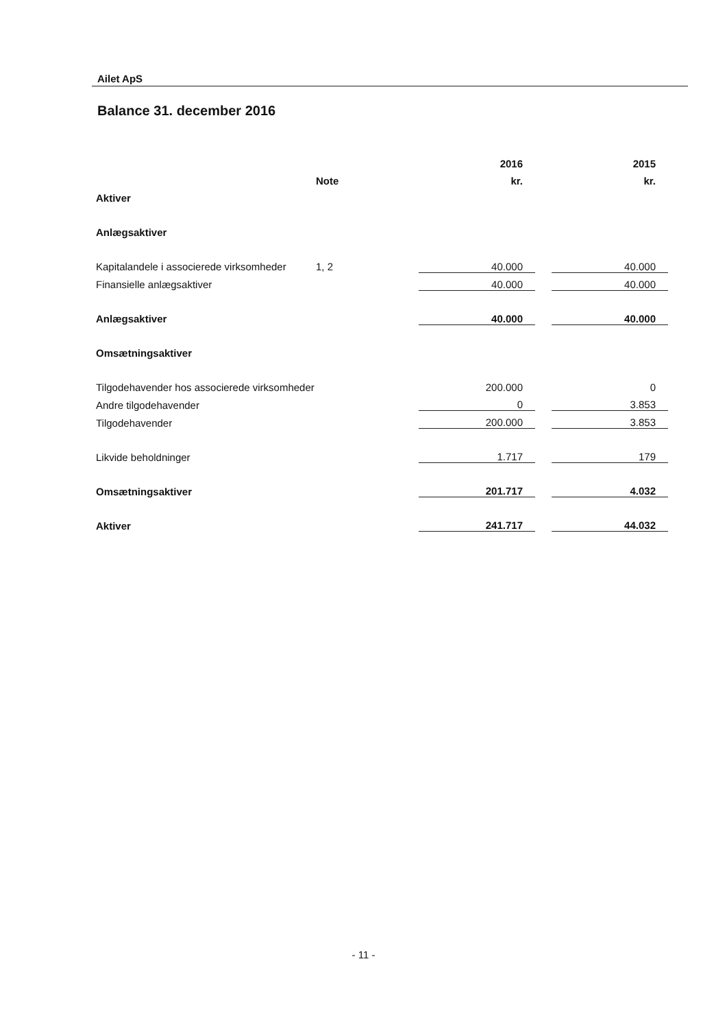Ailet ApS
Balance 31. december 2016
| | | 2016 | | 2015 |
| | Note | kr. | | kr. |
| Aktiver | | | | |
| Anlægsaktiver | | | | |
| Kapitalandele i associerede virksomheder | 1, 2 | 40.000 | | 40.000 |
| Finansielle anlægsaktiver | | 40.000 | | 40.000 |
| Anlægsaktiver | | 40.000 | | 40.000 |
| Omsætningsaktiver | | | | |
| Tilgodehavender hos associerede virksomheder | | 200.000 | | 0 |
| Andre tilgodehavender | | 0 | | 3.853 |
| Tilgodehavender | | 200.000 | | 3.853 |
| Likvide beholdninger | | 1.717 | | 179 |
| Omsætningsaktiver | | 201.717 | | 4.032 |
| Aktiver | | 241.717 | | 44.032 |
- 11 -